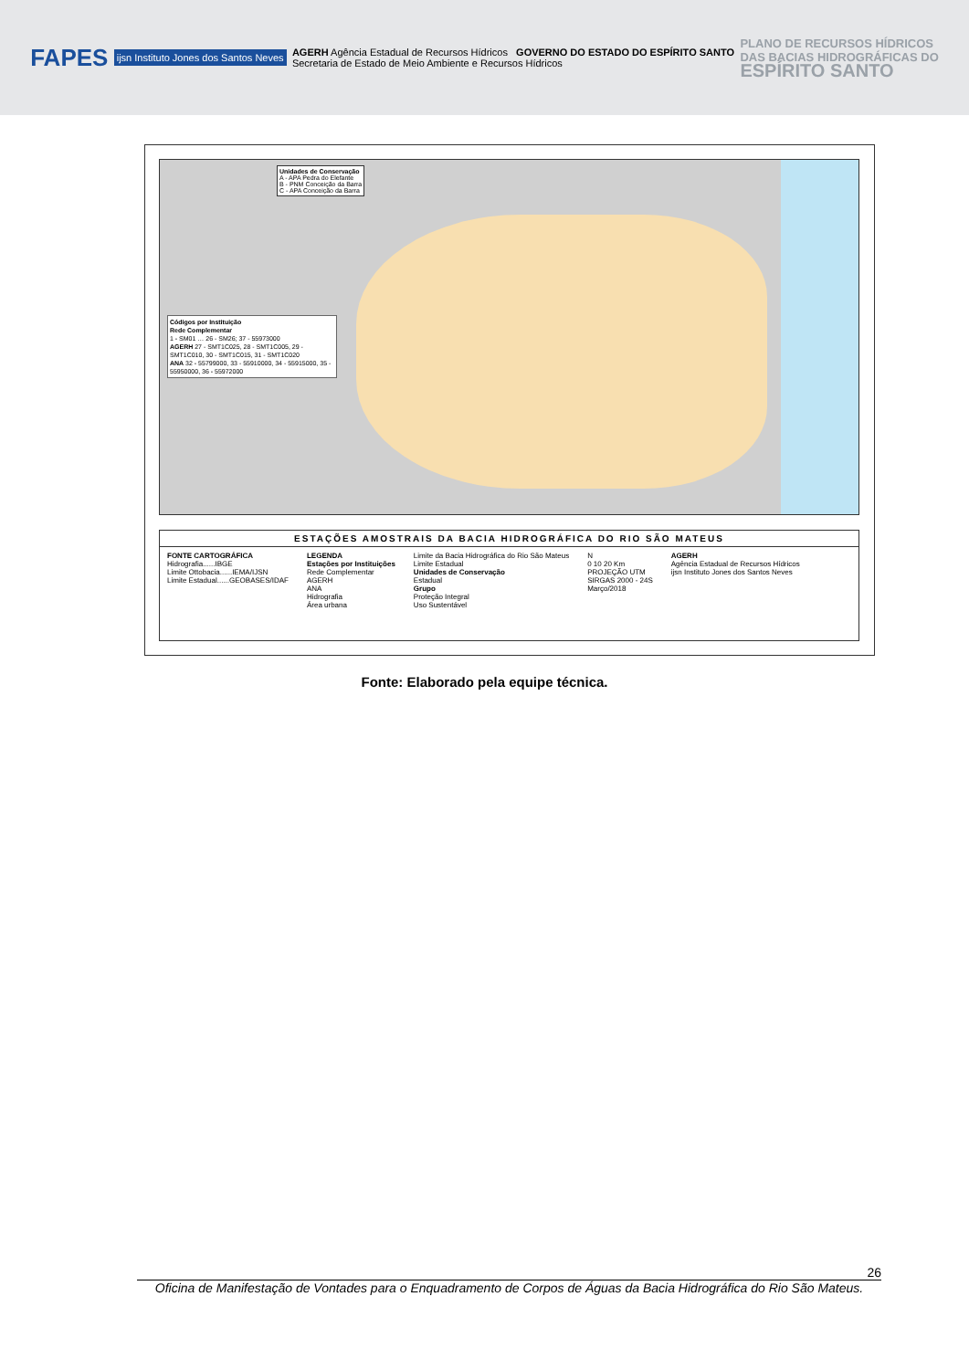FAPES ijsn Instituto Jones dos Santos Neves AGERH Agência Estadual de Recursos Hídricos GOVERNO DO ESTADO DO ESPÍRITO SANTO
Secretaria de Estado de Meio Ambiente e Recursos Hídricos PLANO DE RECURSOS HÍDRICOS
DAS BACIAS HIDROGRÁFICAS DO
ESPÍRITO SANTO
Unidades de Conservação
A - APA Pedra do Elefante
B - PNM Conceição da Barra
C - APA Conceição da Barra
Códigos por Instituição
Rede Complementar
1 - SM01 … 26 - SM26; 37 - 55973000
AGERH 27 - SMT1C025, 28 - SMT1C005, 29 - SMT1C010, 30 - SMT1C015, 31 - SMT1C020
ANA 32 - 55799000, 33 - 55910000, 34 - 55915000, 35 - 55950000, 36 - 55972000
ESTAÇÕES AMOSTRAIS DA BACIA HIDROGRÁFICA DO RIO SÃO MATEUS
FONTE CARTOGRÁFICA
Hidrografia......IBGE
Limite Ottobacia......IEMA/IJSN
Limite Estadual......GEOBASES/IDAF
LEGENDA
Estações por Instituições
Rede Complementar
AGERH
ANA
Hidrografia
Área urbana
Limite da Bacia Hidrográfica do Rio São Mateus
Limite Estadual
Unidades de Conservação
Estadual
Grupo
Proteção Integral
Uso Sustentável
N
0 10 20 Km
PROJEÇÃO UTM
SIRGAS 2000 - 24S
Março/2018
AGERH
Agência Estadual de Recursos Hídricos
ijsn Instituto Jones dos Santos Neves
Fonte: Elaborado pela equipe técnica.
26
Oficina de Manifestação de Vontades para o Enquadramento de Corpos de Águas da Bacia Hidrográfica do Rio São Mateus.